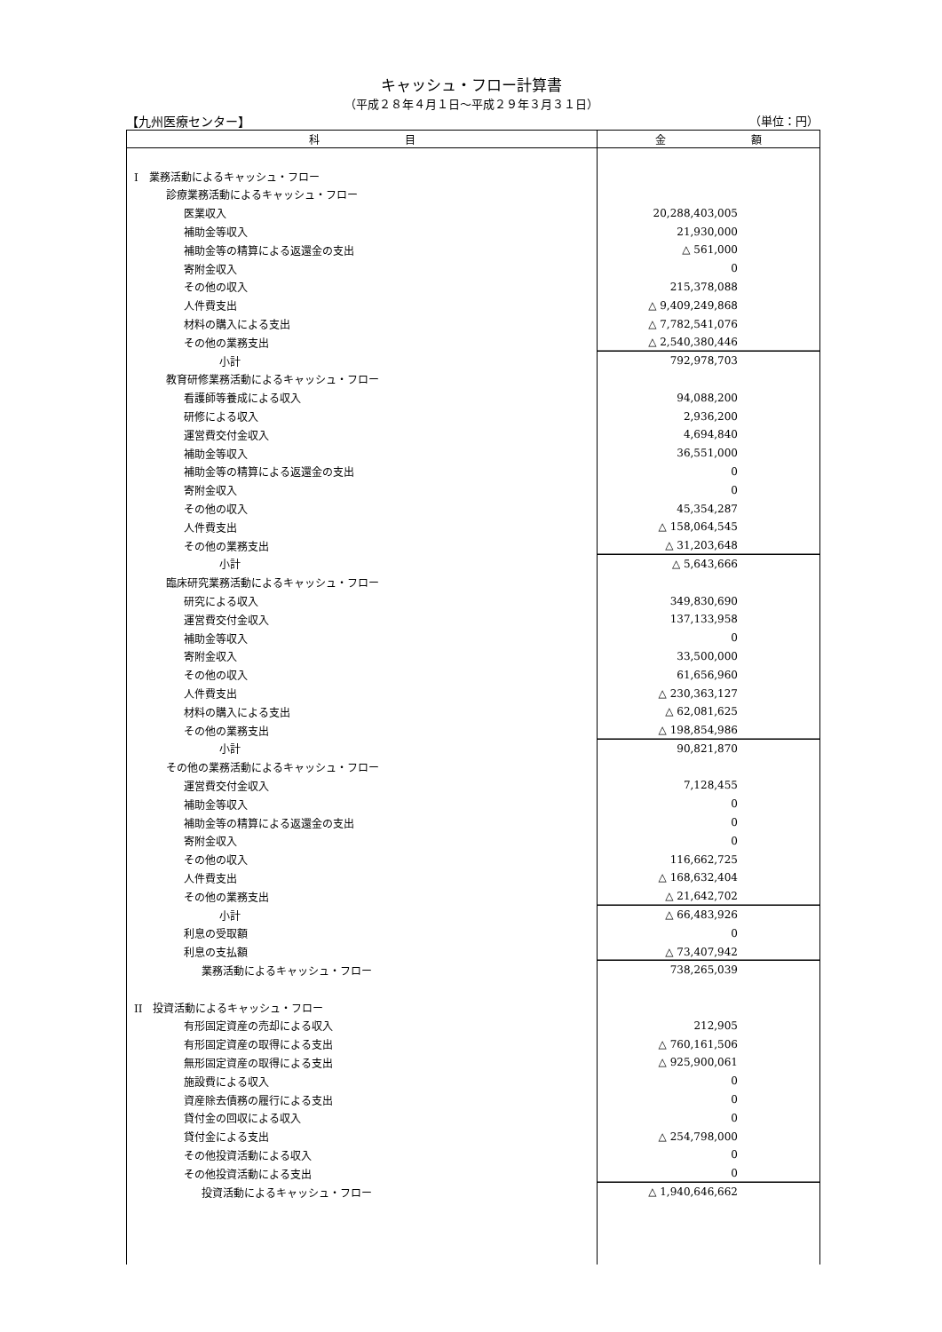キャッシュ・フロー計算書
（平成２８年４月１日～平成２９年３月３１日）
【九州医療センター】 （単位：円）
| 科 目 | 金 額 |
| --- | --- |
| I 業務活動によるキャッシュ・フロー | |
| 診療業務活動によるキャッシュ・フロー | |
| 医業収入 | 20,288,403,005 |
| 補助金等収入 | 21,930,000 |
| 補助金等の精算による返還金の支出 | △ 561,000 |
| 寄附金収入 | 0 |
| その他の収入 | 215,378,088 |
| 人件費支出 | △ 9,409,249,868 |
| 材料の購入による支出 | △ 7,782,541,076 |
| その他の業務支出 | △ 2,540,380,446 |
| 小計 | 792,978,703 |
| 教育研修業務活動によるキャッシュ・フロー | |
| 看護師等養成による収入 | 94,088,200 |
| 研修による収入 | 2,936,200 |
| 運営費交付金収入 | 4,694,840 |
| 補助金等収入 | 36,551,000 |
| 補助金等の精算による返還金の支出 | 0 |
| 寄附金収入 | 0 |
| その他の収入 | 45,354,287 |
| 人件費支出 | △ 158,064,545 |
| その他の業務支出 | △ 31,203,648 |
| 小計 | △ 5,643,666 |
| 臨床研究業務活動によるキャッシュ・フロー | |
| 研究による収入 | 349,830,690 |
| 運営費交付金収入 | 137,133,958 |
| 補助金等収入 | 0 |
| 寄附金収入 | 33,500,000 |
| その他の収入 | 61,656,960 |
| 人件費支出 | △ 230,363,127 |
| 材料の購入による支出 | △ 62,081,625 |
| その他の業務支出 | △ 198,854,986 |
| 小計 | 90,821,870 |
| その他の業務活動によるキャッシュ・フロー | |
| 運営費交付金収入 | 7,128,455 |
| 補助金等収入 | 0 |
| 補助金等の精算による返還金の支出 | 0 |
| 寄附金収入 | 0 |
| その他の収入 | 116,662,725 |
| 人件費支出 | △ 168,632,404 |
| その他の業務支出 | △ 21,642,702 |
| 小計 | △ 66,483,926 |
| 利息の受取額 | 0 |
| 利息の支払額 | △ 73,407,942 |
| 業務活動によるキャッシュ・フロー | 738,265,039 |
| II 投資活動によるキャッシュ・フロー | |
| 有形固定資産の売却による収入 | 212,905 |
| 有形固定資産の取得による支出 | △ 760,161,506 |
| 無形固定資産の取得による支出 | △ 925,900,061 |
| 施設費による収入 | 0 |
| 資産除去債務の履行による支出 | 0 |
| 貸付金の回収による収入 | 0 |
| 貸付金による支出 | △ 254,798,000 |
| その他投資活動による収入 | 0 |
| その他投資活動による支出 | 0 |
| 投資活動によるキャッシュ・フロー | △ 1,940,646,662 |